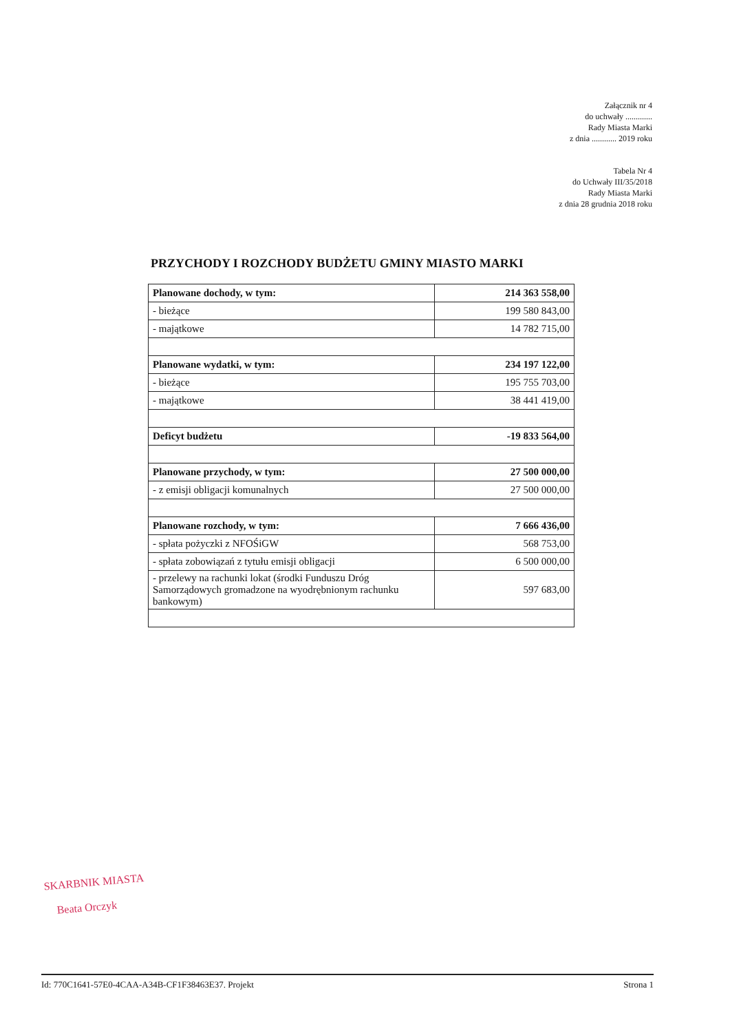Załącznik nr 4
do uchwały .............
Rady Miasta Marki
z dnia ............ 2019 roku
Tabela Nr 4
do Uchwały III/35/2018
Rady Miasta Marki
z dnia 28 grudnia 2018 roku
PRZYCHODY I ROZCHODY BUDŻETU GMINY MIASTO MARKI
| Planowane dochody, w tym: | 214 363 558,00 |
| - bieżące | 199 580 843,00 |
| - majątkowe | 14 782 715,00 |
| Planowane wydatki, w tym: | 234 197 122,00 |
| - bieżące | 195 755 703,00 |
| - majątkowe | 38 441 419,00 |
| Deficyt budżetu | -19 833 564,00 |
| Planowane przychody, w tym: | 27 500 000,00 |
| - z emisji obligacji komunalnych | 27 500 000,00 |
| Planowane rozchody, w tym: | 7 666 436,00 |
| - spłata pożyczki z NFOŚiGW | 568 753,00 |
| - spłata zobowiązań z tytułu emisji obligacji | 6 500 000,00 |
| - przelewy na rachunki lokat (środki Funduszu Dróg Samorządowych gromadzone na wyodrębnionym rachunku bankowym) | 597 683,00 |
SKARBNIK MIASTA
Beata Orczyk
Id: 770C1641-57E0-4CAA-A34B-CF1F38463E37. Projekt Strona 1